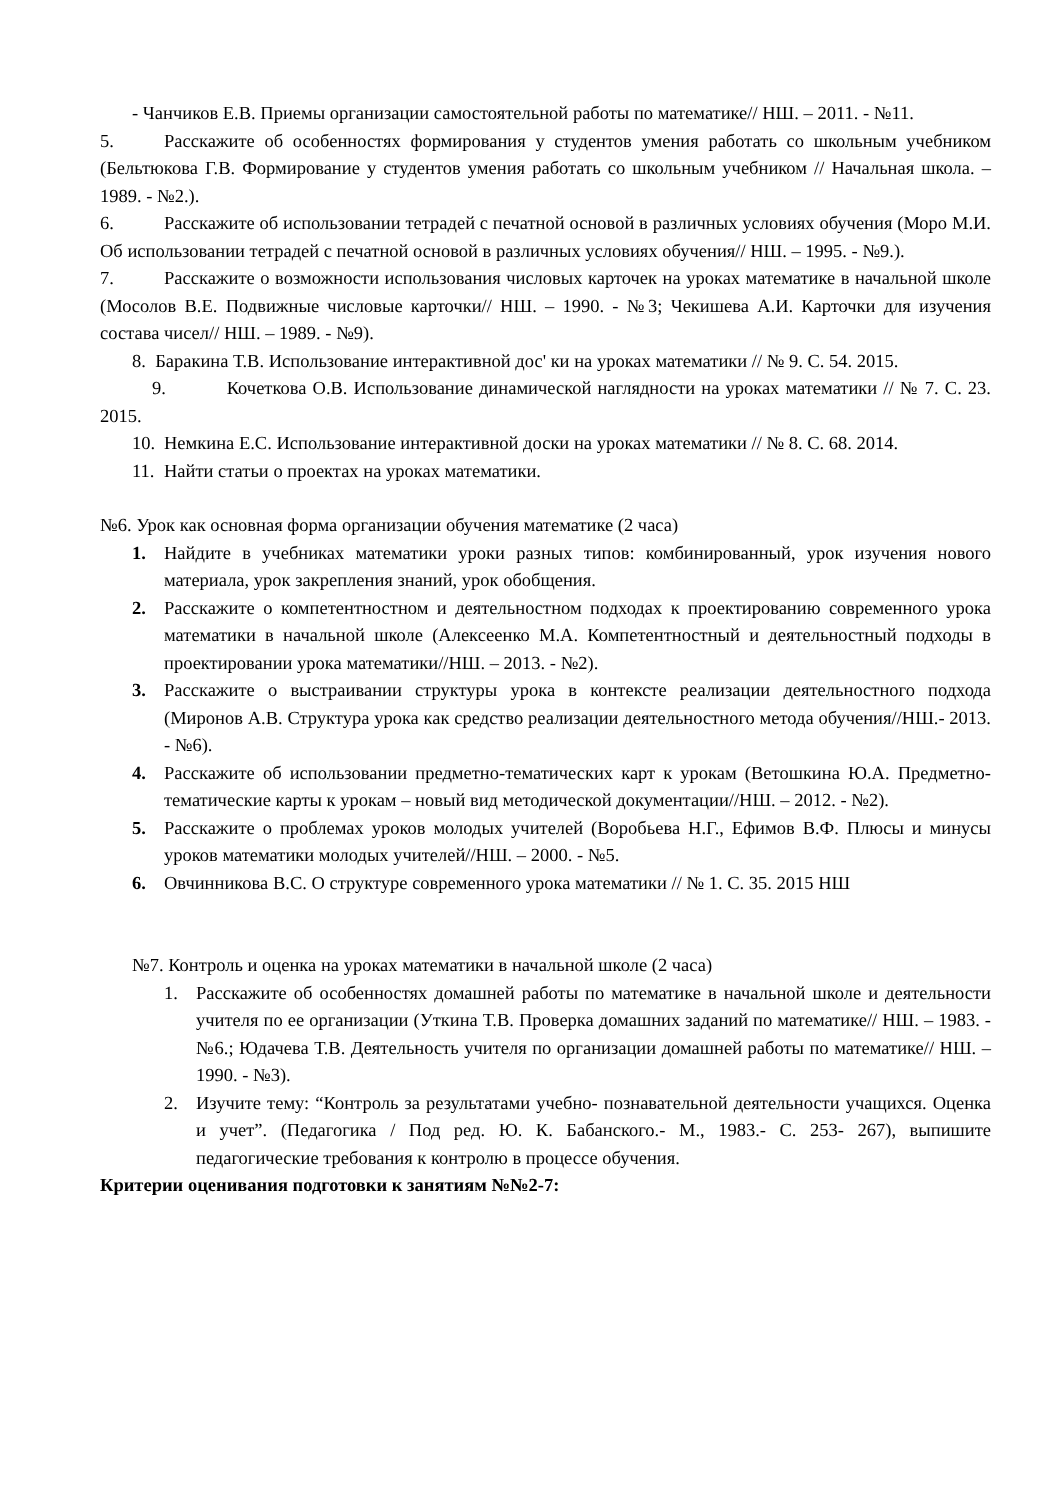- Чанчиков Е.В. Приемы организации самостоятельной работы по математике// НШ. – 2011. - №11.
5. Расскажите об особенностях формирования у студентов умения работать со школьным учебником (Бельтюкова Г.В. Формирование у студентов умения работать со школьным учебником // Начальная школа. – 1989. - №2.).
6. Расскажите об использовании тетрадей с печатной основой в различных условиях обучения (Моро М.И. Об использовании тетрадей с печатной основой в различных условиях обучения// НШ. – 1995. - №9.).
7. Расскажите о возможности использования числовых карточек на уроках математике в начальной школе (Мосолов В.Е. Подвижные числовые карточки// НШ. – 1990. - №3; Чекишева А.И. Карточки для изучения состава чисел// НШ. – 1989. - №9).
8. Баракина Т.В. Использование интерактивной дос' ки на уроках математики // № 9. С. 54. 2015.
9. Кочеткова О.В. Использование динамической наглядности на уроках математики // № 7. С. 23. 2015.
10. Немкина Е.С. Использование интерактивной доски на уроках математики // № 8. С. 68. 2014.
11. Найти статьи о проектах на уроках математики.
№6. Урок как основная форма организации обучения математике (2 часа)
1. Найдите в учебниках математики уроки разных типов: комбинированный, урок изучения нового материала, урок закрепления знаний, урок обобщения.
2. Расскажите о компетентностном и деятельностном подходах к проектированию современного урока математики в начальной школе (Алексеенко М.А. Компетентностный и деятельностный подходы в проектировании урока математики//НШ. – 2013. - №2).
3. Расскажите о выстраивании структуры урока в контексте реализации деятельностного подхода (Миронов А.В. Структура урока как средство реализации деятельностного метода обучения//НШ.- 2013. - №6).
4. Расскажите об использовании предметно-тематических карт к урокам (Ветошкина Ю.А. Предметно-тематические карты к урокам – новый вид методической документации//НШ. – 2012. - №2).
5. Расскажите о проблемах уроков молодых учителей (Воробьева Н.Г., Ефимов В.Ф. Плюсы и минусы уроков математики молодых учителей//НШ. – 2000. - №5.
6. Овчинникова В.С. О структуре современного урока математики // № 1. С. 35. 2015 НШ
№7. Контроль и оценка на уроках математики в начальной школе (2 часа)
1. Расскажите об особенностях домашней работы по математике в начальной школе и деятельности учителя по ее организации (Уткина Т.В. Проверка домашних заданий по математике// НШ. – 1983. - №6.; Юдачева Т.В. Деятельность учителя по организации домашней работы по математике// НШ. – 1990. - №3).
2. Изучите тему: “Контроль за результатами учебно- познавательной деятельности учащихся. Оценка и учет”. (Педагогика / Под ред. Ю. К. Бабанского.- М., 1983.- С. 253- 267), выпишите педагогические требования к контролю в процессе обучения.
Критерии оценивания подготовки к занятиям №№2-7: